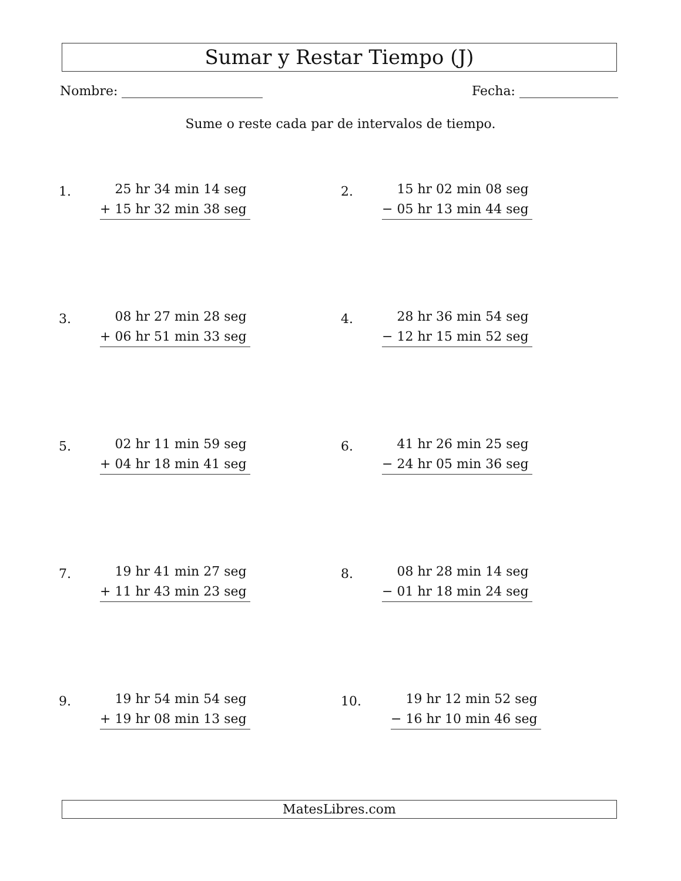Sumar y Restar Tiempo (J)
Nombre: Fecha:
Sume o reste cada par de intervalos de tiempo.
1.
25 hr 34 min 14 seg
+ 15 hr 32 min 38 seg
2.
15 hr 02 min 08 seg
− 05 hr 13 min 44 seg
3.
08 hr 27 min 28 seg
+ 06 hr 51 min 33 seg
4.
28 hr 36 min 54 seg
− 12 hr 15 min 52 seg
5.
02 hr 11 min 59 seg
+ 04 hr 18 min 41 seg
6.
41 hr 26 min 25 seg
− 24 hr 05 min 36 seg
7.
19 hr 41 min 27 seg
+ 11 hr 43 min 23 seg
8.
08 hr 28 min 14 seg
− 01 hr 18 min 24 seg
9.
19 hr 54 min 54 seg
+ 19 hr 08 min 13 seg
10.
19 hr 12 min 52 seg
− 16 hr 10 min 46 seg
MatesLibres.com